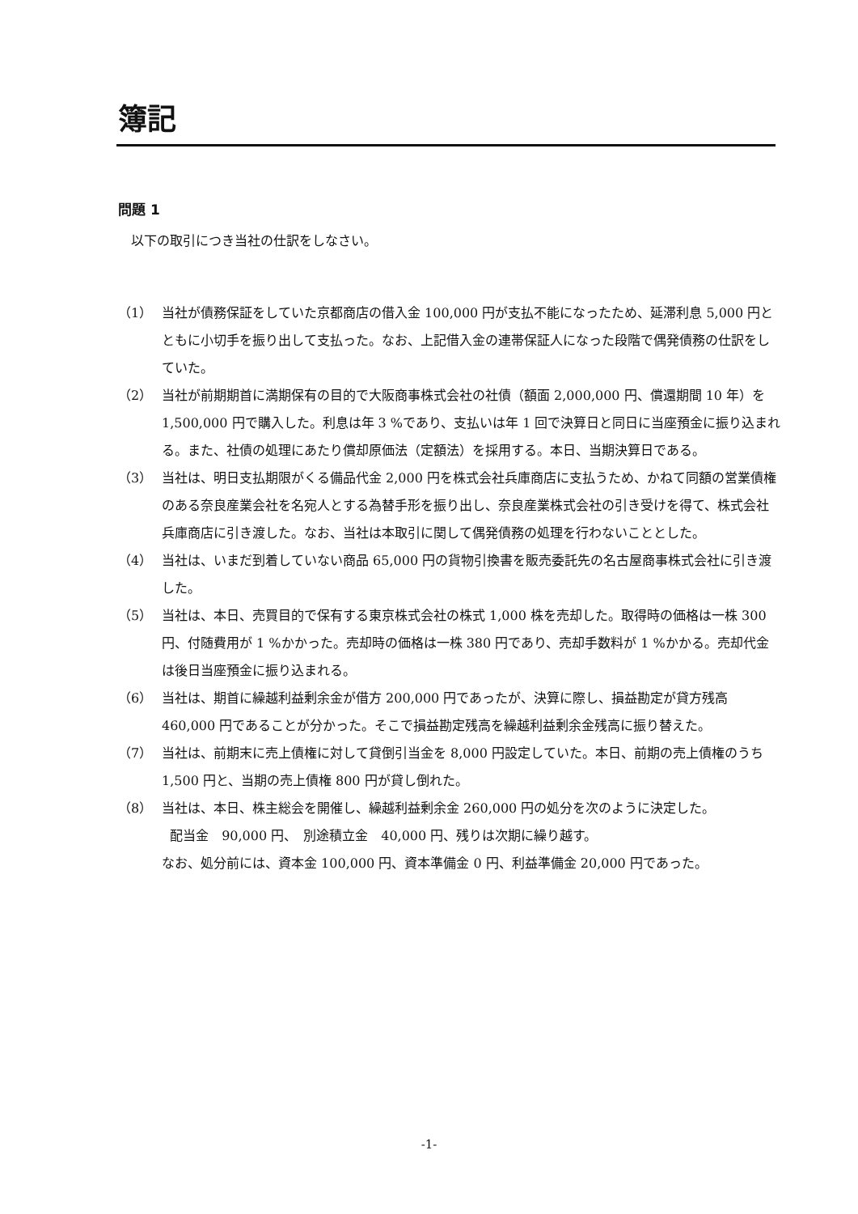簿記
問題 1
以下の取引につき当社の仕訳をしなさい。
（1） 当社が債務保証をしていた京都商店の借入金 100,000 円が支払不能になったため、延滞利息 5,000 円とともに小切手を振り出して支払った。なお、上記借入金の連帯保証人になった段階で偶発債務の仕訳をしていた。
（2） 当社が前期期首に満期保有の目的で大阪商事株式会社の社債（額面 2,000,000 円、償還期間 10 年）を 1,500,000 円で購入した。利息は年 3 %であり、支払いは年 1 回で決算日と同日に当座預金に振り込まれる。また、社債の処理にあたり償却原価法（定額法）を採用する。本日、当期決算日である。
（3） 当社は、明日支払期限がくる備品代金 2,000 円を株式会社兵庫商店に支払うため、かねて同額の営業債権のある奈良産業会社を名宛人とする為替手形を振り出し、奈良産業株式会社の引き受けを得て、株式会社兵庫商店に引き渡した。なお、当社は本取引に関して偶発債務の処理を行わないこととした。
（4） 当社は、いまだ到着していない商品 65,000 円の貨物引換書を販売委託先の名古屋商事株式会社に引き渡した。
（5） 当社は、本日、売買目的で保有する東京株式会社の株式 1,000 株を売却した。取得時の価格は一株 300 円、付随費用が 1 %かかった。売却時の価格は一株 380 円であり、売却手数料が 1 %かかる。売却代金は後日当座預金に振り込まれる。
（6） 当社は、期首に繰越利益剰余金が借方 200,000 円であったが、決算に際し、損益勘定が貸方残高 460,000 円であることが分かった。そこで損益勘定残高を繰越利益剰余金残高に振り替えた。
（7） 当社は、前期末に売上債権に対して貸倒引当金を 8,000 円設定していた。本日、前期の売上債権のうち 1,500 円と、当期の売上債権 800 円が貸し倒れた。
（8） 当社は、本日、株主総会を開催し、繰越利益剰余金 260,000 円の処分を次のように決定した。
配当金　90,000 円、　別途積立金　40,000 円、残りは次期に繰り越す。
なお、処分前には、資本金 100,000 円、資本準備金 0 円、利益準備金 20,000 円であった。
-1-